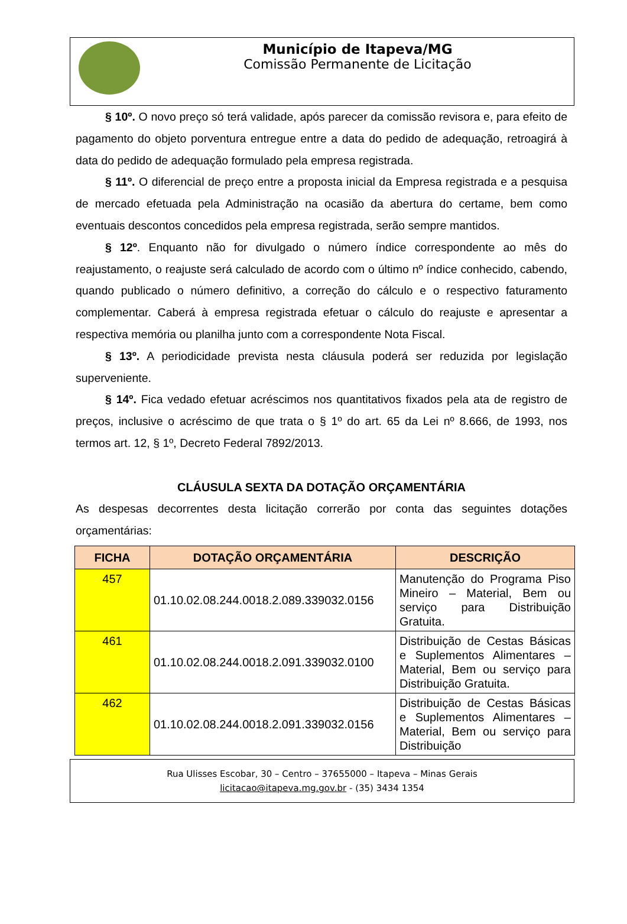Município de Itapeva/MG
Comissão Permanente de Licitação
§ 10º. O novo preço só terá validade, após parecer da comissão revisora e, para efeito de pagamento do objeto porventura entregue entre a data do pedido de adequação, retroagirá à data do pedido de adequação formulado pela empresa registrada.
§ 11º. O diferencial de preço entre a proposta inicial da Empresa registrada e a pesquisa de mercado efetuada pela Administração na ocasião da abertura do certame, bem como eventuais descontos concedidos pela empresa registrada, serão sempre mantidos.
§ 12º. Enquanto não for divulgado o número índice correspondente ao mês do reajustamento, o reajuste será calculado de acordo com o último nº índice conhecido, cabendo, quando publicado o número definitivo, a correção do cálculo e o respectivo faturamento complementar. Caberá à empresa registrada efetuar o cálculo do reajuste e apresentar a respectiva memória ou planilha junto com a correspondente Nota Fiscal.
§ 13º. A periodicidade prevista nesta cláusula poderá ser reduzida por legislação superveniente.
§ 14º. Fica vedado efetuar acréscimos nos quantitativos fixados pela ata de registro de preços, inclusive o acréscimo de que trata o § 1º do art. 65 da Lei nº 8.666, de 1993, nos termos art. 12, § 1º, Decreto Federal 7892/2013.
CLÁUSULA SEXTA DA DOTAÇÃO ORÇAMENTÁRIA
As despesas decorrentes desta licitação correrão por conta das seguintes dotações orçamentárias:
| FICHA | DOTAÇÃO ORÇAMENTÁRIA | DESCRIÇÃO |
| --- | --- | --- |
| 457 | 01.10.02.08.244.0018.2.089.339032.0156 | Manutenção do Programa Piso Mineiro – Material, Bem ou serviço para Distribuição Gratuita. |
| 461 | 01.10.02.08.244.0018.2.091.339032.0100 | Distribuição de Cestas Básicas e Suplementos Alimentares – Material, Bem ou serviço para Distribuição Gratuita. |
| 462 | 01.10.02.08.244.0018.2.091.339032.0156 | Distribuição de Cestas Básicas e Suplementos Alimentares – Material, Bem ou serviço para Distribuição |
Rua Ulisses Escobar, 30 – Centro – 37655000 – Itapeva – Minas Gerais
licitacao@itapeva.mg.gov.br - (35) 3434 1354